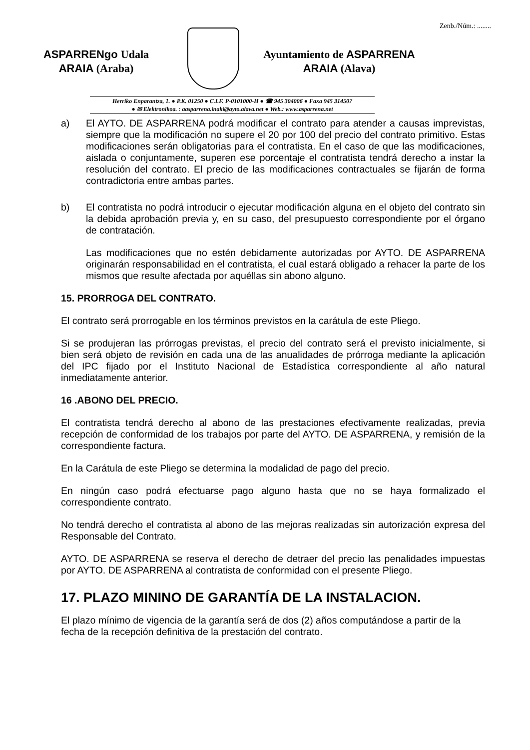Zenb./Núm.: ........
ASPARRENgo Udala
ARAIA (Araba)
Ayuntamiento de ASPARRENA
ARAIA (Alava)
Herriko Enparantza, 1. ● P.K. 01250 ● C.I.F. P-0101000-H ● ☎ 945 304006 ● Faxa 945 314507
● ✉ Elektronikoa. : aasparrena.inaki@ayto.alava.net ● Web.: www.asparrena.net
a) El AYTO. DE ASPARRENA podrá modificar el contrato para atender a causas imprevistas, siempre que la modificación no supere el 20 por 100 del precio del contrato primitivo. Estas modificaciones serán obligatorias para el contratista. En el caso de que las modificaciones, aislada o conjuntamente, superen ese porcentaje el contratista tendrá derecho a instar la resolución del contrato. El precio de las modificaciones contractuales se fijarán de forma contradictoria entre ambas partes.
b) El contratista no podrá introducir o ejecutar modificación alguna en el objeto del contrato sin la debida aprobación previa y, en su caso, del presupuesto correspondiente por el órgano de contratación.
Las modificaciones que no estén debidamente autorizadas por AYTO. DE ASPARRENA originarán responsabilidad en el contratista, el cual estará obligado a rehacer la parte de los mismos que resulte afectada por aquéllas sin abono alguno.
15. PRORROGA DEL CONTRATO.
El contrato será prorrogable en los términos previstos en la carátula de este Pliego.
Si se produjeran las prórrogas previstas, el precio del contrato será el previsto inicialmente, si bien será objeto de revisión en cada una de las anualidades de prórroga mediante la aplicación del IPC fijado por el Instituto Nacional de Estadística correspondiente al año natural inmediatamente anterior.
16 .ABONO DEL PRECIO.
El contratista tendrá derecho al abono de las prestaciones efectivamente realizadas, previa recepción de conformidad de los trabajos por parte del AYTO. DE ASPARRENA, y remisión de la correspondiente factura.
En la Carátula de este Pliego se determina la modalidad de pago del precio.
En ningún caso podrá efectuarse pago alguno hasta que no se haya formalizado el correspondiente contrato.
No tendrá derecho el contratista al abono de las mejoras realizadas sin autorización expresa del Responsable del Contrato.
AYTO. DE ASPARRENA se reserva el derecho de detraer del precio las penalidades impuestas por AYTO. DE ASPARRENA al contratista de conformidad con el presente Pliego.
17. PLAZO MININO DE GARANTÍA DE LA INSTALACION.
El plazo mínimo de vigencia de la garantía será de dos (2) años computándose a partir de la fecha de la recepción definitiva de la prestación del contrato.